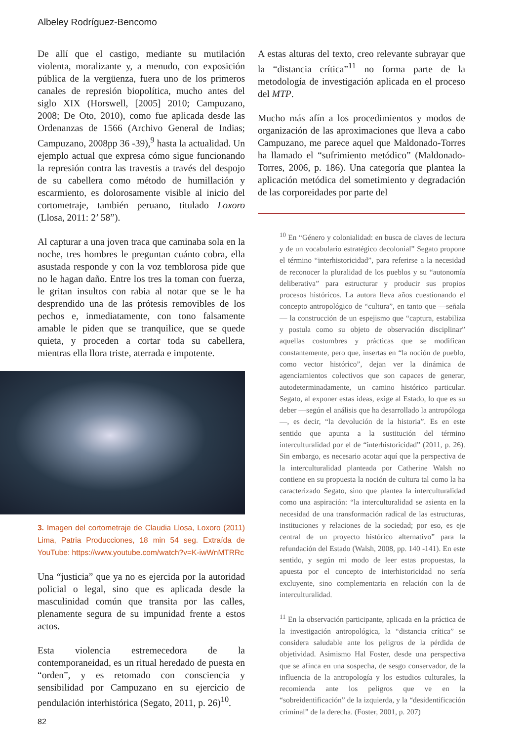Albeley Rodríguez-Bencomo
De allí que el castigo, mediante su mutilación violenta, moralizante y, a menudo, con exposición pública de la vergüenza, fuera uno de los primeros canales de represión biopolítica, mucho antes del siglo XIX (Horswell, [2005] 2010; Campuzano, 2008; De Oto, 2010), como fue aplicada desde las Ordenanzas de 1566 (Archivo General de Indias; Campuzano, 2008pp 36 -39),<sup>9</sup> hasta la actualidad. Un ejemplo actual que expresa cómo sigue funcionando la represión contra las travestis a través del despojo de su cabellera como método de humillación y escarmiento, es dolorosamente visible al inicio del cortometraje, también peruano, titulado Loxoro (Llosa, 2011: 2’ 58”).
Al capturar a una joven traca que caminaba sola en la noche, tres hombres le preguntan cuánto cobra, ella asustada responde y con la voz temblorosa pide que no le hagan daño. Entre los tres la toman con fuerza, le gritan insultos con rabia al notar que se le ha desprendido una de las prótesis removibles de los pechos e, inmediatamente, con tono falsamente amable le piden que se tranquilice, que se quede quieta, y proceden a cortar toda su cabellera, mientras ella llora triste, aterrada e impotente.
3. Imagen del cortometraje de Claudia Llosa, Loxoro (2011) Lima, Patria Producciones, 18 min 54 seg. Extraída de YouTube: https://www.youtube.com/watch?v=K-iwWnMTRRc
Una “justicia” que ya no es ejercida por la autoridad policial o legal, sino que es aplicada desde la masculinidad común que transita por las calles, plenamente segura de su impunidad frente a estos actos.
Esta violencia estremecedora de la contemporaneidad, es un ritual heredado de puesta en “orden”, y es retomado con consciencia y sensibilidad por Campuzano en su ejercicio de pendulación interhistórica (Segato, 2011, p. 26)<sup>10</sup>.
A estas alturas del texto, creo relevante subrayar que la “distancia crítica”<sup>11</sup> no forma parte de la metodología de investigación aplicada en el proceso del MTP.
Mucho más afín a los procedimientos y modos de organización de las aproximaciones que lleva a cabo Campuzano, me parece aquel que Maldonado-Torres ha llamado el “sufrimiento metódico” (Maldonado-Torres, 2006, p. 186). Una categoría que plantea la aplicación metódica del sometimiento y degradación de las corporeidades por parte del
<sup>10</sup> En “Género y colonialidad: en busca de claves de lectura y de un vocabulario estratégico decolonial” Segato propone el término “interhistoricidad”, para referirse a la necesidad de reconocer la pluralidad de los pueblos y su “autonomía deliberativa” para estructurar y producir sus propios procesos históricos. La autora lleva años cuestionando el concepto antropológico de “cultura”, en tanto que —señala— la construcción de un espejismo que “captura, estabiliza y postula como su objeto de observación disciplinar” aquellas costumbres y prácticas que se modifican constantemente, pero que, insertas en “la noción de pueblo, como vector histórico”, dejan ver la dinámica de agenciamientos colectivos que son capaces de generar, autodeterminadamente, un camino histórico particular. Segato, al exponer estas ideas, exige al Estado, lo que es su deber —según el análisis que ha desarrollado la antropóloga—, es decir, “la devolución de la historia”. Es en este sentido que apunta a la sustitución del término interculturalidad por el de “interhistoricidad” (2011, p. 26). Sin embargo, es necesario acotar aquí que la perspectiva de la interculturalidad planteada por Catherine Walsh no contiene en su propuesta la noción de cultura tal como la ha caracterizado Segato, sino que plantea la interculturalidad como una aspiración: “la interculturalidad se asienta en la necesidad de una transformación radical de las estructuras, instituciones y relaciones de la sociedad; por eso, es eje central de un proyecto histórico alternativo” para la refundación del Estado (Walsh, 2008, pp. 140 -141). En este sentido, y según mi modo de leer estas propuestas, la apuesta por el concepto de interhistoricidad no sería excluyente, sino complementaria en relación con la de interculturalidad.
<sup>11</sup> En la observación participante, aplicada en la práctica de la investigación antropológica, la “distancia crítica” se considera saludable ante los peligros de la pérdida de objetividad. Asimismo Hal Foster, desde una perspectiva que se afinca en una sospecha, de sesgo conservador, de la influencia de la antropología y los estudios culturales, la recomienda ante los peligros que ve en la “sobreidentificación” de la izquierda, y la “desidentificación criminal” de la derecha. (Foster, 2001, p. 207)
82